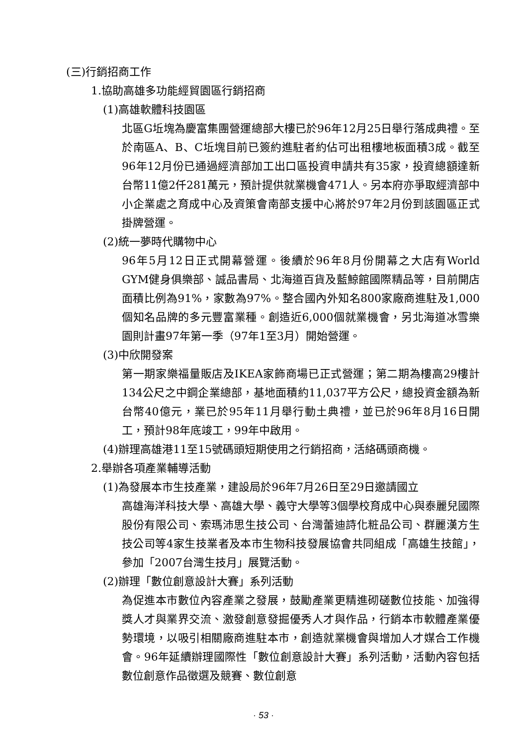(三)行銷招商工作
1.協助高雄多功能經貿園區行銷招商
(1)高雄軟體科技園區
北區G坵塊為慶富集團營運總部大樓已於96年12月25日舉行落成典禮。至於南區A、B、C坵塊目前已簽約進駐者約佔可出租樓地板面積3成。截至96年12月份已通過經濟部加工出口區投資申請共有35家，投資總額達新台幣11億2仟281萬元，預計提供就業機會471人。另本府亦爭取經濟部中小企業處之育成中心及資策會南部支援中心將於97年2月份到該園區正式掛牌營運。
(2)統一夢時代購物中心
96年5月12日正式開幕營運。後續於96年8月份開幕之大店有World GYM健身俱樂部、誠品書局、北海道百貨及藍鯨館國際精品等，目前開店面積比例為91%，家數為97%。整合國內外知名800家廠商進駐及1,000個知名品牌的多元豐富業種。創造近6,000個就業機會，另北海道冰雪樂園則計畫97年第一季（97年1至3月）開始營運。
(3)中欣開發案
第一期家樂福量販店及IKEA家飾商場已正式營運；第二期為樓高29樓計134公尺之中鋼企業總部，基地面積約11,037平方公尺，總投資金額為新台幣40億元，業已於95年11月舉行動土典禮，並已於96年8月16日開工，預計98年底竣工，99年中啟用。
(4)辦理高雄港11至15號碼頭短期使用之行銷招商，活絡碼頭商機。
2.舉辦各項產業輔導活動
(1)為發展本市生技產業，建設局於96年7月26日至29日邀請國立
高雄海洋科技大學、高雄大學、義守大學等3個學校育成中心與泰麗兒國際股份有限公司、索瑪沛思生技公司、台灣蕾迪詩化粧品公司、群麗漢方生技公司等4家生技業者及本市生物科技發展協會共同組成「高雄生技館」，參加「2007台灣生技月」展覽活動。
(2)辦理「數位創意設計大賽」系列活動
為促進本市數位內容產業之發展，鼓勵產業更精進砌磋數位技能、加強得獎人才與業界交流、激發創意發掘優秀人才與作品，行銷本市軟體產業優勢環境，以吸引相關廠商進駐本市，創造就業機會與增加人才媒合工作機會。96年延續辦理國際性「數位創意設計大賽」系列活動，活動內容包括數位創意作品徵選及競賽、數位創意
· 53 ·